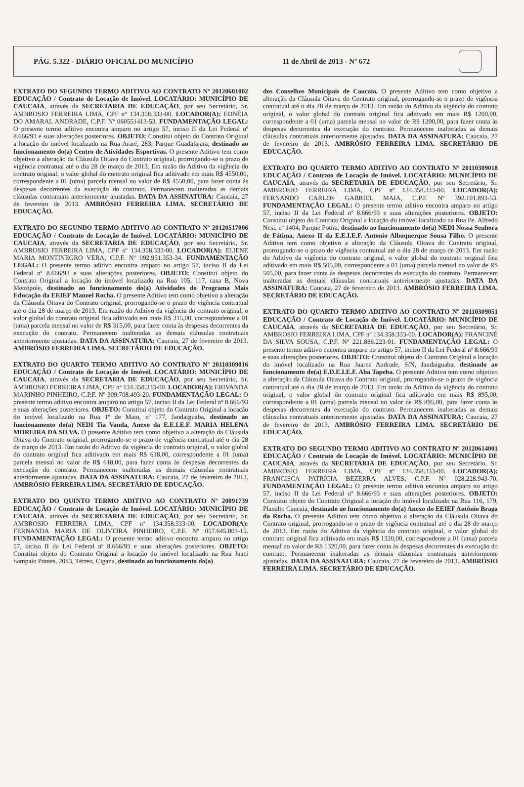PÁG. 5.322 - DIÁRIO OFICIAL DO MUNICÍPIO 11 de Abril de 2013 - Nº 672
EXTRATO DO SEGUNDO TERMO ADITIVO AO CONTRATO Nº 20120601002 EDUCAÇÃO / Contrato de Locação de Imóvel. LOCATÁRIO: MUNICÍPIO DE CAUCAIA, através da SECRETARIA DE EDUCAÇÃO, por seu Secretário, Sr. AMBROSIO FERREIRA LIMA, CPF nº 134.358.333-00. LOCADOR(A): EDNÉIA DO AMARAL ANDRADE, C.P.F. Nº 060551413-53. FUNDAMENTAÇÃO LEGAL: O presente termo aditivo encontra amparo no artigo 57, inciso II da Lei Federal nº 8.666/93 e suas alterações posteriores. OBJETO: Constitui objeto do Contrato Original a locação do imóvel localizado na Rua Araré, 283, Parque Guadalajara, destinado ao funcionamento do(a) Centro de Atividades Esportivas. O presente Aditivo tem como objetivo a alteração da Cláusula Oitava do Contrato original, prorrogando-se o prazo de vigência contratual até o dia 28 de março de 2013. Em razão do Aditivo da vigência do contrato original, o valor global do contrato original fica aditivado em mais R$ 4550,00, correspondente a 01 (uma) parcela mensal no valor de R$ 4550,00, para fazer conta às despesas decorrentes da execução do contrato. Permanecem inalteradas as demais cláusulas contratuais anteriormente ajustadas. DATA DA ASSINATURA: Caucaia, 27 de fevereiro de 2013. AMBRÓSIO FERREIRA LIMA. SECRETÁRIO DE EDUCAÇÃO.
EXTRATO DO SEGUNDO TERMO ADITIVO AO CONTRATO Nº 20120517006 EDUCAÇÃO / Contrato de Locação de Imóvel. LOCATÁRIO: MUNICÍPIO DE CAUCAIA, através da SECRETARIA DE EDUCAÇÃO, por seu Secretário, Sr. AMBROSIO FERREIRA LIMA, CPF nº 134.358.333-00. LOCADOR(A): ELIENE MARIA MONTINEGRO VERA, C.P.F. Nº 092.951.353-34. FUNDAMENTAÇÃO LEGAL: O presente termo aditivo encontra amparo no artigo 57, inciso II da Lei Federal nº 8.666/93 e suas alterações posteriores. OBJETO: Constitui objeto do Contrato Original a locação do imóvel localizado na Rua 105, 117, casa B, Nova Metrópole, destinado ao funcionamento do(a) Atividades do Programa Mais Educação da EEIEF Manoel Rocha. O presente Aditivo tem como objetivo a alteração da Cláusula Oitava do Contrato original, prorrogando-se o prazo de vigência contratual até o dia 28 de março de 2013. Em razão do Aditivo da vigência do contrato original, o valor global do contrato original fica aditivado em mais R$ 315,00, correspondente a 01 (uma) parcela mensal no valor de R$ 315,00, para fazer conta às despesas decorrentes da execução do contrato. Permanecem inalteradas as demais cláusulas contratuais anteriormente ajustadas. DATA DA ASSINATURA: Caucaia, 27 de fevereiro de 2013. AMBRÓSIO FERREIRA LIMA. SECRETÁRIO DE EDUCAÇÃO.
EXTRATO DO QUARTO TERMO ADITIVO AO CONTRATO Nº 20110309016 EDUCAÇÃO / Contrato de Locação de Imóvel. LOCATÁRIO: MUNICÍPIO DE CAUCAIA, através da SECRETARIA DE EDUCAÇÃO, por seu Secretário, Sr. AMBROSIO FERREIRA LIMA, CPF nº 134.358.333-00. LOCADOR(A): ERIVANDA MARINHO PINHEIRO, C.P.F. Nº 309.708.493-20. FUNDAMENTAÇÃO LEGAL: O presente termo aditivo encontra amparo no artigo 57, inciso II da Lei Federal nº 8.666/93 e suas alterações posteriores. OBJETO: Constitui objeto do Contrato Original a locação do imóvel localizado na Rua 1º de Maio, nº 177, Jandaiguaba, destinado ao funcionamento do(a) NEDI Tia Vanda, Anexo da E.E.I.E.F. MARIA HELENA MOREIRA DA SILVA. O presente Aditivo tem como objetivo a alteração da Cláusula Oitava do Contrato original, prorrogando-se o prazo de vigência contratual até o dia 28 de março de 2013. Em razão do Aditivo da vigência do contrato original, o valor global do contrato original fica aditivado em mais R$ 618,00, correspondente a 01 (uma) parcela mensal no valor de R$ 618,00, para fazer conta às despesas decorrentes da execução do contrato. Permanecem inalteradas as demais cláusulas contratuais anteriormente ajustadas. DATA DA ASSINATURA: Caucaia, 27 de fevereiro de 2013. AMBRÓSIO FERREIRA LIMA. SECRETÁRIO DE EDUCAÇÃO.
EXTRATO DO QUINTO TERMO ADITIVO AO CONTRATO Nº 20091739 EDUCAÇÃO / Contrato de Locação de Imóvel. LOCATÁRIO: MUNICÍPIO DE CAUCAIA, através da SECRETARIA DE EDUCAÇÃO, por seu Secretário, Sr. AMBROSIO FERREIRA LIMA, CPF nº 134.358.333-00. LOCADOR(A): FERNANDA MARIA DE OLIVEIRA PINHEIRO, C.P.F. Nº 057.645.803-15. FUNDAMENTAÇÃO LEGAL: O presente termo aditivo encontra amparo no artigo 57, inciso II da Lei Federal nº 8.666/93 e suas alterações posteriores. OBJETO: Constitui objeto do Contrato Original a locação do imóvel localizado na Rua Juaci Sampaio Pontes, 2083, Térreo, Cigana, destinado ao funcionamento do(a)
dos Conselhos Municipais de Caucaia. O presente Aditivo tem como objetivo a alteração da Cláusula Oitava do Contrato original, prorrogando-se o prazo de vigência contratual até o dia 28 de março de 2013. Em razão do Aditivo da vigência do contrato original, o valor global do contrato original fica aditivado em mais R$ 1200,00, correspondente a 01 (uma) parcela mensal no valor de R$ 1200,00, para fazer conta às despesas decorrentes da execução do contrato. Permanecem inalteradas as demais cláusulas contratuais anteriormente ajustadas. DATA DA ASSINATURA: Caucaia, 27 de fevereiro de 2013. AMBRÓSIO FERREIRA LIMA. SECRETÁRIO DE EDUCAÇÃO.
EXTRATO DO QUARTO TERMO ADITIVO AO CONTRATO Nº 20110309018 EDUCAÇÃO / Contrato de Locação de Imóvel. LOCATÁRIO: MUNICÍPIO DE CAUCAIA, através da SECRETARIA DE EDUCAÇÃO, por seu Secretário, Sr. AMBROSIO FERREIRA LIMA, CPF nº 134.358.333-00. LOCADOR(A): FERNANDO CARLOS GABRIEL MAIA, C.P.F. Nº 392.101.893-53. FUNDAMENTAÇÃO LEGAL: O presente termo aditivo encontra amparo no artigo 57, inciso II da Lei Federal nº 8.666/93 e suas alterações posteriores. OBJETO: Constitui objeto do Contrato Original a locação do imóvel localizado na Rua Pe. Alfredo Nesi, nº 1404, Parque Potira, destinado ao funcionamento do(a) NEDI Nossa Senhora de Fátima, Anexo II da E.E.I.E.F. Antonio Albuquerque Sousa Filho. O presente Aditivo tem como objetivo a alteração da Cláusula Oitava do Contrato original, prorrogando-se o prazo de vigência contratual até o dia 28 de março de 2013. Em razão do Aditivo da vigência do contrato original, o valor global do contrato original fica aditivado em mais R$ 505,00, correspondente a 01 (uma) parcela mensal no valor de R$ 505,00, para fazer conta às despesas decorrentes da execução do contrato. Permanecem inalteradas as demais cláusulas contratuais anteriormente ajustadas. DATA DA ASSINATURA: Caucaia, 27 de fevereiro de 2013. AMBRÓSIO FERREIRA LIMA. SECRETÁRIO DE EDUCAÇÃO.
EXTRATO DO QUARTO TERMO ADITIVO AO CONTRATO Nº 20110309051 EDUCAÇÃO / Contrato de Locação de Imóvel. LOCATÁRIO: MUNICÍPIO DE CAUCAIA, através da SECRETARIA DE EDUCAÇÃO, por seu Secretário, Sr. AMBROSIO FERREIRA LIMA, CPF nº 134.358.333-00. LOCADOR(A): FRANCINÉ DA SILVA SOUSA, C.P.F. Nº 221.886.223-91. FUNDAMENTAÇÃO LEGAL: O presente termo aditivo encontra amparo no artigo 57, inciso II da Lei Federal nº 8.666/93 e suas alterações posteriores. OBJETO: Constitui objeto do Contrato Original a locação do imóvel localizado na Rua Juarez Andrade, S/N, Jandaiguaba, destinado ao funcionamento do(a) E.D.E.I.E.F. Aba Tapeba. O presente Aditivo tem como objetivo a alteração da Cláusula Oitava do Contrato original, prorrogando-se o prazo de vigência contratual até o dia 28 de março de 2013. Em razão do Aditivo da vigência do contrato original, o valor global do contrato original fica aditivado em mais R$ 895,00, correspondente a 01 (uma) parcela mensal no valor de R$ 895,00, para fazer conta às despesas decorrentes da execução do contrato. Permanecem inalteradas as demais cláusulas contratuais anteriormente ajustadas. DATA DA ASSINATURA: Caucaia, 27 de fevereiro de 2013. AMBRÓSIO FERREIRA LIMA. SECRETÁRIO DE EDUCAÇÃO.
EXTRATO DO SEGUNDO TERMO ADITIVO AO CONTRATO Nº 20120614001 EDUCAÇÃO / Contrato de Locação de Imóvel. LOCATÁRIO: MUNICÍPIO DE CAUCAIA, através da SECRETARIA DE EDUCAÇÃO, por seu Secretário, Sr. AMBROSIO FERREIRA LIMA, CPF nº 134.358.333-00. LOCADOR(A): FRANCISCA PATRÍCIA BEZERRA ALVES, C.P.F. Nº 028.228.943-70. FUNDAMENTAÇÃO LEGAL: O presente termo aditivo encontra amparo no artigo 57, inciso II da Lei Federal nº 8.666/93 e suas alterações posteriores. OBJETO: Constitui objeto do Contrato Original a locação do imóvel localizado na Rua 116, 179, Planalto Caucaia, destinado ao funcionamento do(a) Anexo do EEIEF Antônio Braga da Rocha. O presente Aditivo tem como objetivo a alteração da Cláusula Oitava do Contrato original, prorrogando-se o prazo de vigência contratual até o dia 28 de março de 2013. Em razão do Aditivo da vigência do contrato original, o valor global do contrato original fica aditivado em mais R$ 1320,00, correspondente a 01 (uma) parcela mensal no valor de R$ 1320,00, para fazer conta às despesas decorrentes da execução do contrato. Permanecem inalteradas as demais cláusulas contratuais anteriormente ajustadas. DATA DA ASSINATURA: Caucaia, 27 de fevereiro de 2013. AMBRÓSIO FERREIRA LIMA. SECRETÁRIO DE EDUCAÇÃO.